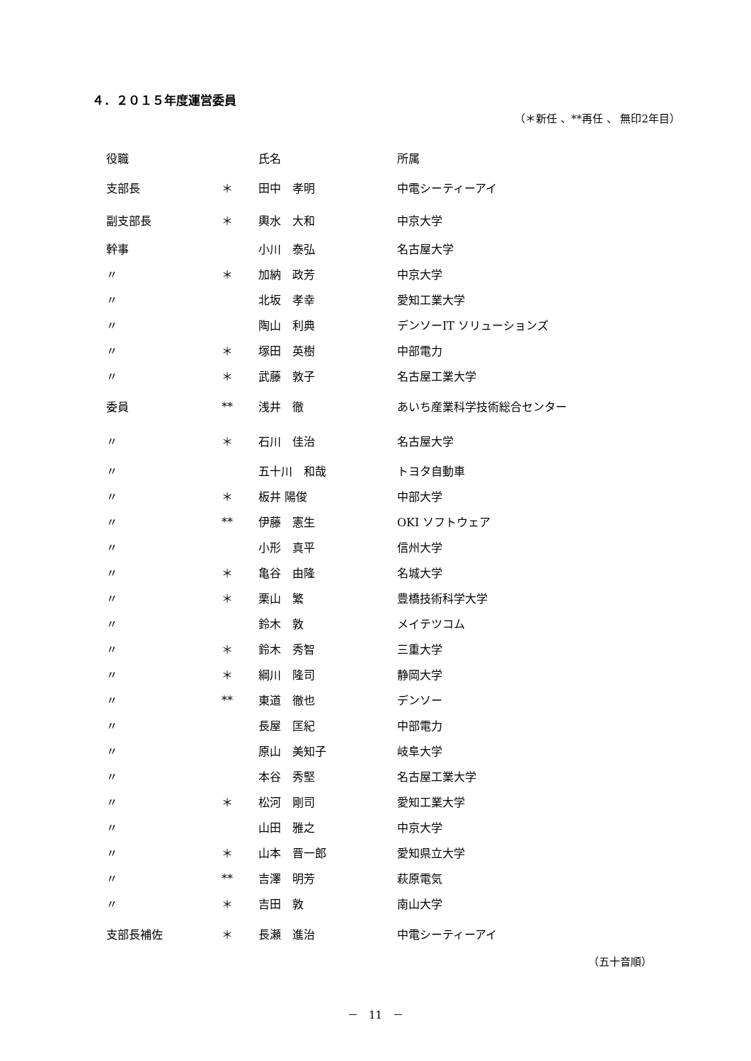４．２０１５年度運営委員
（＊新任 、**再任 、 無印2年目）
| 役職 | | 氏名 | 所属 |
| --- | --- | --- | --- |
| 支部長 | ＊ | 田中 孝明 | 中電シーティーアイ |
| 副支部長 | ＊ | 輿水 大和 | 中京大学 |
| 幹事 | | 小川 泰弘 | 名古屋大学 |
| 〃 | ＊ | 加納 政芳 | 中京大学 |
| 〃 | | 北坂 孝幸 | 愛知工業大学 |
| 〃 | | 陶山 利典 | デンソーIT ソリューションズ |
| 〃 | ＊ | 塚田 英樹 | 中部電力 |
| 〃 | ＊ | 武藤 敦子 | 名古屋工業大学 |
| 委員 | ** | 浅井 徹 | あいち産業科学技術総合センター |
| 〃 | ＊ | 石川 佳治 | 名古屋大学 |
| 〃 | | 五十川 和哉 | トヨタ自動車 |
| 〃 | ＊ | 板井 陽俊 | 中部大学 |
| 〃 | ** | 伊藤 憲生 | OKI ソフトウェア |
| 〃 | | 小形 真平 | 信州大学 |
| 〃 | ＊ | 亀谷 由隆 | 名城大学 |
| 〃 | ＊ | 栗山 繁 | 豊橋技術科学大学 |
| 〃 | | 鈴木 敦 | メイテツコム |
| 〃 | ＊ | 鈴木 秀智 | 三重大学 |
| 〃 | ＊ | 綱川 隆司 | 静岡大学 |
| 〃 | ** | 東道 徹也 | デンソー |
| 〃 | | 長屋 匡紀 | 中部電力 |
| 〃 | | 原山 美知子 | 岐阜大学 |
| 〃 | | 本谷 秀堅 | 名古屋工業大学 |
| 〃 | ＊ | 松河 剛司 | 愛知工業大学 |
| 〃 | | 山田 雅之 | 中京大学 |
| 〃 | ＊ | 山本 晋一郎 | 愛知県立大学 |
| 〃 | ** | 吉澤 明芳 | 萩原電気 |
| 〃 | ＊ | 吉田 敦 | 南山大学 |
| 支部長補佐 | ＊ | 長瀬 進治 | 中電シーティーアイ |
（五十音順）
－　11　－